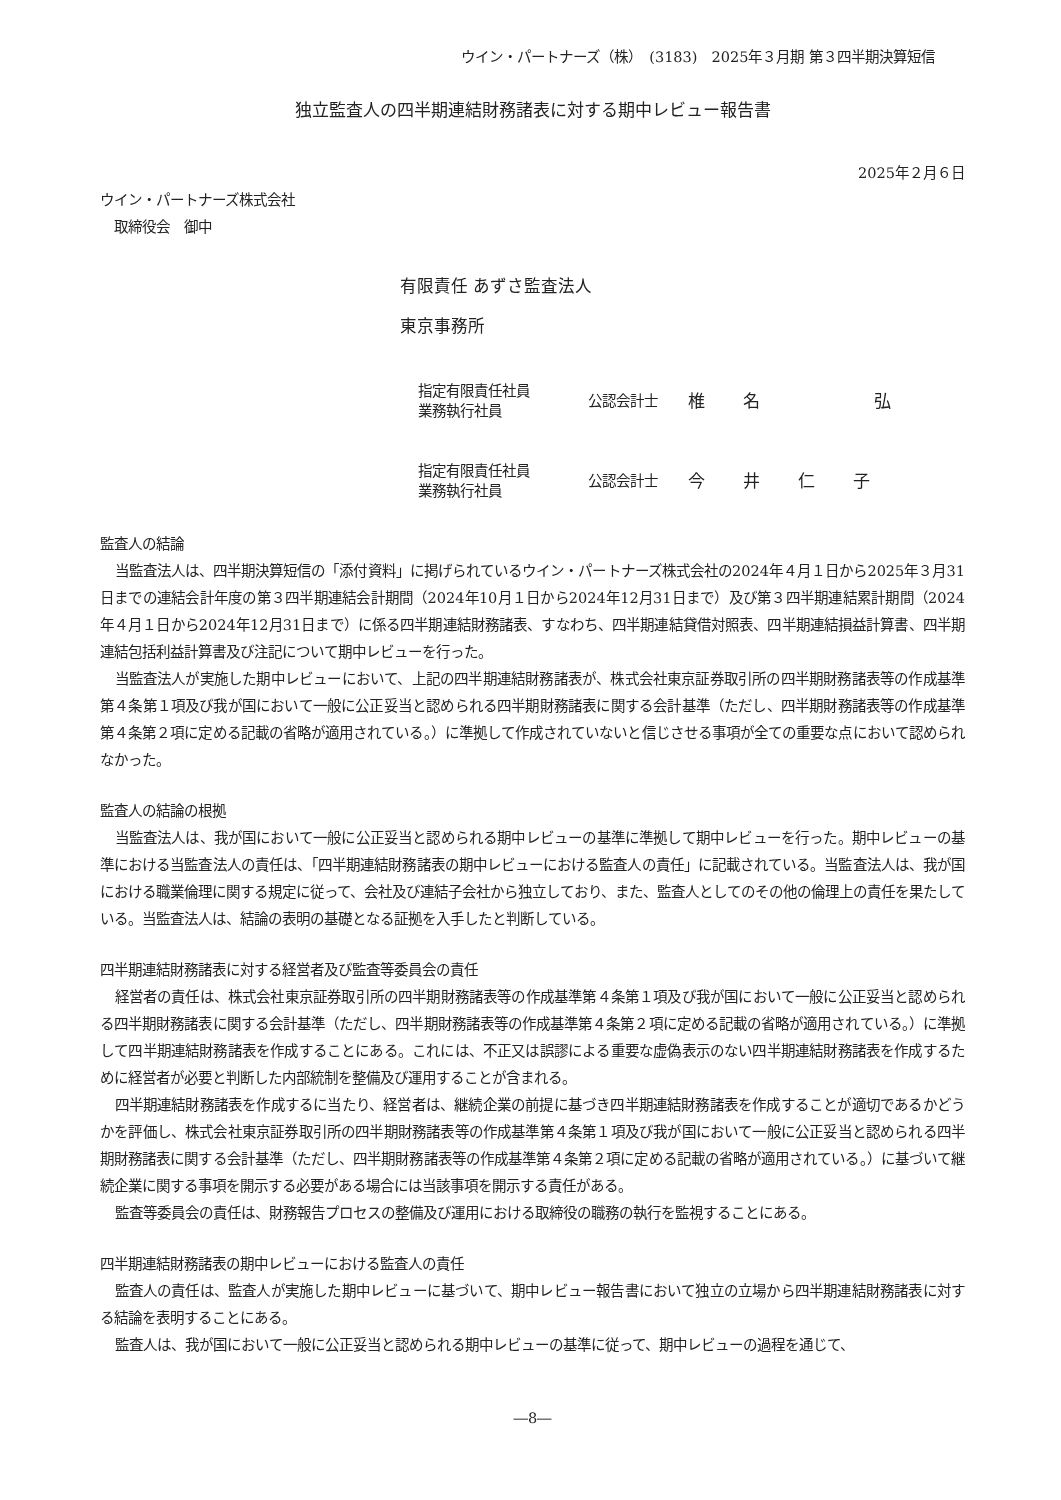ウイン・パートナーズ（株）　(3183)　2025年３月期 第３四半期決算短信
独立監査人の四半期連結財務諸表に対する期中レビュー報告書
2025年２月６日
ウイン・パートナーズ株式会社
　取締役会　御中
有限責任 あずさ監査法人
東京事務所
指定有限責任社員
業務執行社員
公認会計士
椎名弘
指定有限責任社員
業務執行社員
公認会計士
今井仁子
監査人の結論
当監査法人は、四半期決算短信の「添付資料」に掲げられているウイン・パートナーズ株式会社の2024年４月１日から2025年３月31日までの連結会計年度の第３四半期連結会計期間（2024年10月１日から2024年12月31日まで）及び第３四半期連結累計期間（2024年４月１日から2024年12月31日まで）に係る四半期連結財務諸表、すなわち、四半期連結貸借対照表、四半期連結損益計算書、四半期連結包括利益計算書及び注記について期中レビューを行った。
当監査法人が実施した期中レビューにおいて、上記の四半期連結財務諸表が、株式会社東京証券取引所の四半期財務諸表等の作成基準第４条第１項及び我が国において一般に公正妥当と認められる四半期財務諸表に関する会計基準（ただし、四半期財務諸表等の作成基準第４条第２項に定める記載の省略が適用されている。）に準拠して作成されていないと信じさせる事項が全ての重要な点において認められなかった。
監査人の結論の根拠
当監査法人は、我が国において一般に公正妥当と認められる期中レビューの基準に準拠して期中レビューを行った。期中レビューの基準における当監査法人の責任は、「四半期連結財務諸表の期中レビューにおける監査人の責任」に記載されている。当監査法人は、我が国における職業倫理に関する規定に従って、会社及び連結子会社から独立しており、また、監査人としてのその他の倫理上の責任を果たしている。当監査法人は、結論の表明の基礎となる証拠を入手したと判断している。
四半期連結財務諸表に対する経営者及び監査等委員会の責任
経営者の責任は、株式会社東京証券取引所の四半期財務諸表等の作成基準第４条第１項及び我が国において一般に公正妥当と認められる四半期財務諸表に関する会計基準（ただし、四半期財務諸表等の作成基準第４条第２項に定める記載の省略が適用されている。）に準拠して四半期連結財務諸表を作成することにある。これには、不正又は誤謬による重要な虚偽表示のない四半期連結財務諸表を作成するために経営者が必要と判断した内部統制を整備及び運用することが含まれる。
四半期連結財務諸表を作成するに当たり、経営者は、継続企業の前提に基づき四半期連結財務諸表を作成することが適切であるかどうかを評価し、株式会社東京証券取引所の四半期財務諸表等の作成基準第４条第１項及び我が国において一般に公正妥当と認められる四半期財務諸表に関する会計基準（ただし、四半期財務諸表等の作成基準第４条第２項に定める記載の省略が適用されている。）に基づいて継続企業に関する事項を開示する必要がある場合には当該事項を開示する責任がある。
監査等委員会の責任は、財務報告プロセスの整備及び運用における取締役の職務の執行を監視することにある。
四半期連結財務諸表の期中レビューにおける監査人の責任
監査人の責任は、監査人が実施した期中レビューに基づいて、期中レビュー報告書において独立の立場から四半期連結財務諸表に対する結論を表明することにある。
監査人は、我が国において一般に公正妥当と認められる期中レビューの基準に従って、期中レビューの過程を通じて、
―8―